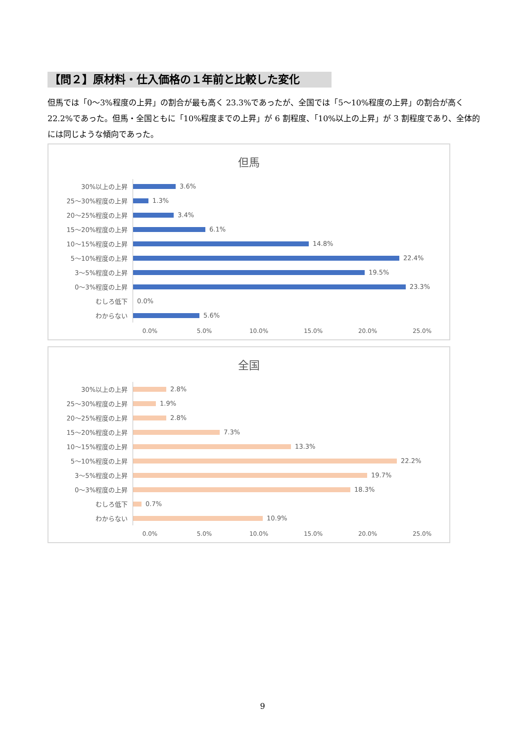【問２】原材料・仕入価格の１年前と比較した変化
但馬では「0～3%程度の上昇」の割合が最も高く 23.3%であったが、全国では「5～10%程度の上昇」の割合が高く 22.2%であった。但馬・全国ともに「10%程度までの上昇」が 6 割程度、「10%以上の上昇」が 3 割程度であり、全体的には同じような傾向であった。
但馬
30%以上の上昇
3.6%
25～30%程度の上昇
1.3%
20～25%程度の上昇
3.4%
15～20%程度の上昇
6.1%
10～15%程度の上昇
14.8%
5～10%程度の上昇
22.4%
3～5%程度の上昇
19.5%
0～3%程度の上昇
23.3%
むしろ低下
0.0%
わからない
5.6%
0.0% 5.0% 10.0% 15.0% 20.0% 25.0%
全国
30%以上の上昇
2.8%
25～30%程度の上昇
1.9%
20～25%程度の上昇
2.8%
15～20%程度の上昇
7.3%
10～15%程度の上昇
13.3%
5～10%程度の上昇
22.2%
3～5%程度の上昇
19.7%
0～3%程度の上昇
18.3%
むしろ低下
0.7%
わからない
10.9%
0.0% 5.0% 10.0% 15.0% 20.0% 25.0%
9